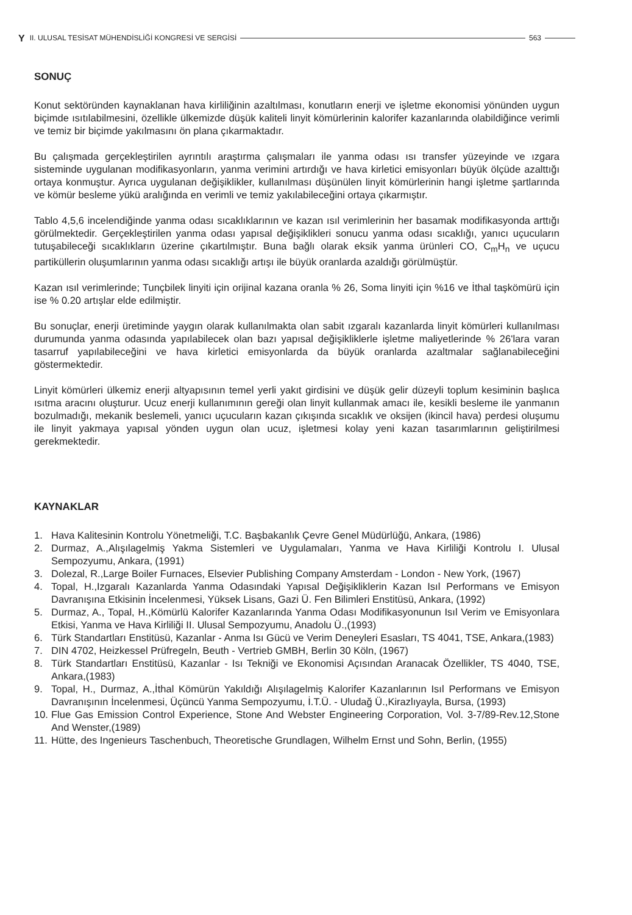Y II. ULUSAL TESİSAT MÜHENDİSLİĞİ KONGRESİ VE SERGİSİ 563
SONUÇ
Konut sektöründen kaynaklanan hava kirliliğinin azaltılması, konutların enerji ve işletme ekonomisi yönünden uygun biçimde ısıtılabilmesini, özellikle ülkemizde düşük kaliteli linyit kömürlerinin kalorifer kazanlarında olabildiğince verimli ve temiz bir biçimde yakılmasını ön plana çıkarmaktadır.
Bu çalışmada gerçekleştirilen ayrıntılı araştırma çalışmaları ile yanma odası ısı transfer yüzeyinde ve ızgara sisteminde uygulanan modifikasyonların, yanma verimini artırdığı ve hava kirletici emisyonları büyük ölçüde azalttığı ortaya konmuştur. Ayrıca uygulanan değişiklikler, kullanılması düşünülen linyit kömürlerinin hangi işletme şartlarında ve kömür besleme yükü aralığında en verimli ve temiz yakılabileceğini ortaya çıkarmıştır.
Tablo 4,5,6 incelendiğinde yanma odası sıcaklıklarının ve kazan ısıl verimlerinin her basamak modifikasyonda arttığı görülmektedir. Gerçekleştirilen yanma odası yapısal değişiklikleri sonucu yanma odası sıcaklığı, yanıcı uçucuların tutuşabileceği sıcaklıkların üzerine çıkartılmıştır. Buna bağlı olarak eksik yanma ürünleri CO, C<sub>m</sub>H<sub>n</sub> ve uçucu partiküllerin oluşumlarının yanma odası sıcaklığı artışı ile büyük oranlarda azaldığı görülmüştür.
Kazan ısıl verimlerinde; Tunçbilek linyiti için orijinal kazana oranla % 26, Soma linyiti için %16 ve İthal taşkömürü için ise % 0.20 artışlar elde edilmiştir.
Bu sonuçlar, enerji üretiminde yaygın olarak kullanılmakta olan sabit ızgaralı kazanlarda linyit kömürleri kullanılması durumunda yanma odasında yapılabilecek olan bazı yapısal değişikliklerle işletme maliyetlerinde % 26'lara varan tasarruf yapılabileceğini ve hava kirletici emisyonlarda da büyük oranlarda azaltmalar sağlanabileceğini göstermektedir.
Linyit kömürleri ülkemiz enerji altyapısının temel yerli yakıt girdisini ve düşük gelir düzeyli toplum kesiminin başlıca ısıtma aracını oluşturur. Ucuz enerji kullanımının gereği olan linyit kullanmak amacı ile, kesikli besleme ile yanmanın bozulmadığı, mekanik beslemeli, yanıcı uçucuların kazan çıkışında sıcaklık ve oksijen (ikincil hava) perdesi oluşumu ile linyit yakmaya yapısal yönden uygun olan ucuz, işletmesi kolay yeni kazan tasarımlarının geliştirilmesi gerekmektedir.
KAYNAKLAR
1. Hava Kalitesinin Kontrolu Yönetmeliği, T.C. Başbakanlık Çevre Genel Müdürlüğü, Ankara, (1986)
2. Durmaz, A.,Alışılagelmiş Yakma Sistemleri ve Uygulamaları, Yanma ve Hava Kirliliği Kontrolu I. Ulusal Sempozyumu, Ankara, (1991)
3. Dolezal, R.,Large Boiler Furnaces, Elsevier Publishing Company Amsterdam - London - New York, (1967)
4. Topal, H.,Izgaralı Kazanlarda Yanma Odasındaki Yapısal Değişikliklerin Kazan Isıl Performans ve Emisyon Davranışına Etkisinin İncelenmesi, Yüksek Lisans, Gazi Ü. Fen Bilimleri Enstitüsü, Ankara, (1992)
5. Durmaz, A., Topal, H.,Kömürlü Kalorifer Kazanlarında Yanma Odası Modifikasyonunun Isıl Verim ve Emisyonlara Etkisi, Yanma ve Hava Kirliliği II. Ulusal Sempozyumu, Anadolu Ü.,(1993)
6. Türk Standartları Enstitüsü, Kazanlar - Anma Isı Gücü ve Verim Deneyleri Esasları, TS 4041, TSE, Ankara,(1983)
7. DIN 4702, Heizkessel Prüfregeln, Beuth - Vertrieb GMBH, Berlin 30 Köln, (1967)
8. Türk Standartları Enstitüsü, Kazanlar - Isı Tekniği ve Ekonomisi Açısından Aranacak Özellikler, TS 4040, TSE, Ankara,(1983)
9. Topal, H., Durmaz, A.,İthal Kömürün Yakıldığı Alışılagelmiş Kalorifer Kazanlarının Isıl Performans ve Emisyon Davranışının İncelenmesi, Üçüncü Yanma Sempozyumu, İ.T.Ü. - Uludağ Ü.,Kirazlıyayla, Bursa, (1993)
10. Flue Gas Emission Control Experience, Stone And Webster Engineering Corporation, Vol. 3-7/89-Rev.12,Stone And Wenster,(1989)
11. Hütte, des Ingenieurs Taschenbuch, Theoretische Grundlagen, Wilhelm Ernst und Sohn, Berlin, (1955)